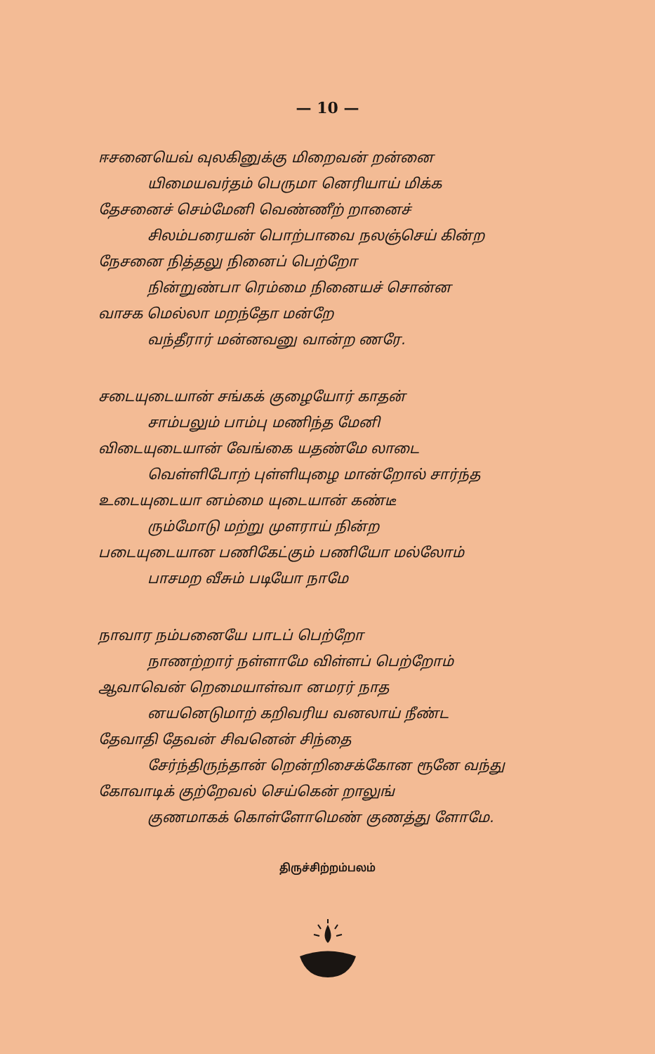— 10 —
ஈசனையெவ் வுலகினுக்கு மிறைவன் றன்னை
யிமையவர்தம் பெருமா னெரியாய் மிக்க
தேசனைச் செம்மேனி வெண்ணீற் றானைச்
சிலம்பரையன் பொற்பாவை நலஞ்செய் கின்ற
நேசனை நித்தலு நினைப் பெற்றோ
நின்றுண்பா ரெம்மை நினையச் சொன்ன
வாசக மெல்லா மறந்தோ மன்றே
வந்தீரார் மன்னவனு வான்ற ணரே.
சடையுடையான் சங்கக் குழையோர் காதன்
சாம்பலும் பாம்பு மணிந்த மேனி
விடையுடையான் வேங்கை யதண்மே லாடை
வெள்ளிபோற் புள்ளியுழை மான்றோல் சார்ந்த
உடையுடையா னம்மை யுடையான் கண்டீ
ரும்மோடு மற்று முளராய் நின்ற
படையுடையான பணிகேட்கும் பணியோ மல்லோம்
பாசமற வீசும் படியோ நாமே
நாவார நம்பனையே பாடப் பெற்றோ
நாணற்றார் நள்ளாமே விள்ளப் பெற்றோம்
ஆவாவென் றெமையாள்வா னமரர் நாத
னயனெடுமாற் கறிவரிய வனலாய் நீண்ட
தேவாதி தேவன் சிவனென் சிந்தை
சேர்ந்திருந்தான் றென்றிசைக்கோன ரூனே வந்து
கோவாடிக் குற்றேவல் செய்கென் றாலுங்
குணமாகக் கொள்ளோமெண் குணத்து ளோமே.
திருச்சிற்றம்பலம்